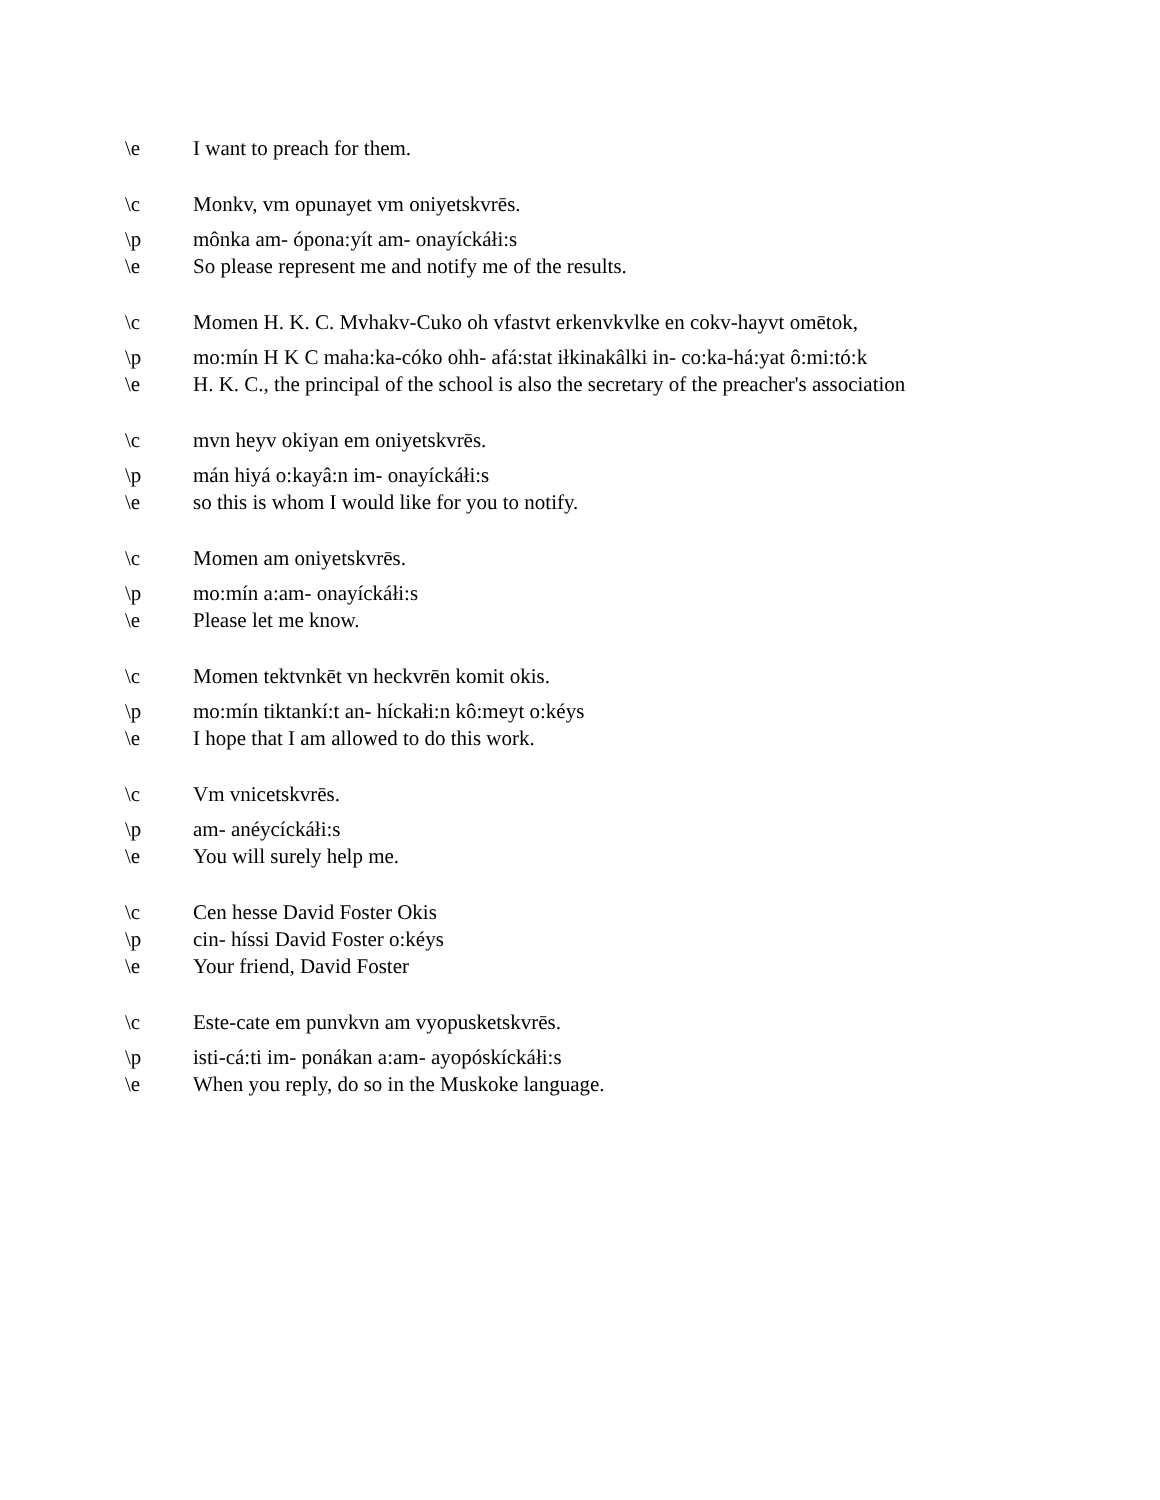\e I want to preach for them.
\c Monkv, vm opunayet vm oniyetskvrēs.
\p mônka am- ópona:yít am- onayíckáłi:s
\e So please represent me and notify me of the results.
\c Momen H. K. C. Mvhakv-Cuko oh vfastvt erkenvkvlke en cokv-hayvt omētok,
\p mo:mín H K C maha:ka-cóko ohh- afá:stat iłkinakâlki in- co:ka-há:yat ô:mi:tó:k
\e H. K. C., the principal of the school is also the secretary of the preacher's association
\c mvn heyv okiyan em oniyetskvrēs.
\p mán hiyá o:kayâ:n im- onayíckáłi:s
\e so this is whom I would like for you to notify.
\c Momen am oniyetskvrēs.
\p mo:mín a:am- onayíckáłi:s
\e Please let me know.
\c Momen tektvnkēt vn heckvrēn komit okis.
\p mo:mín tiktankí:t an- híckałi:n kô:meyt o:kéys
\e I hope that I am allowed to do this work.
\c Vm vnicetskvrēs.
\p am- anéycíckáłi:s
\e You will surely help me.
\c Cen hesse David Foster Okis
\p cin- híssi David Foster o:kéys
\e Your friend, David Foster
\c Este-cate em punvkvn am vyopusketskvrēs.
\p isti-cá:ti im- ponákan a:am- ayopóskíckáłi:s
\e When you reply, do so in the Muskoke language.